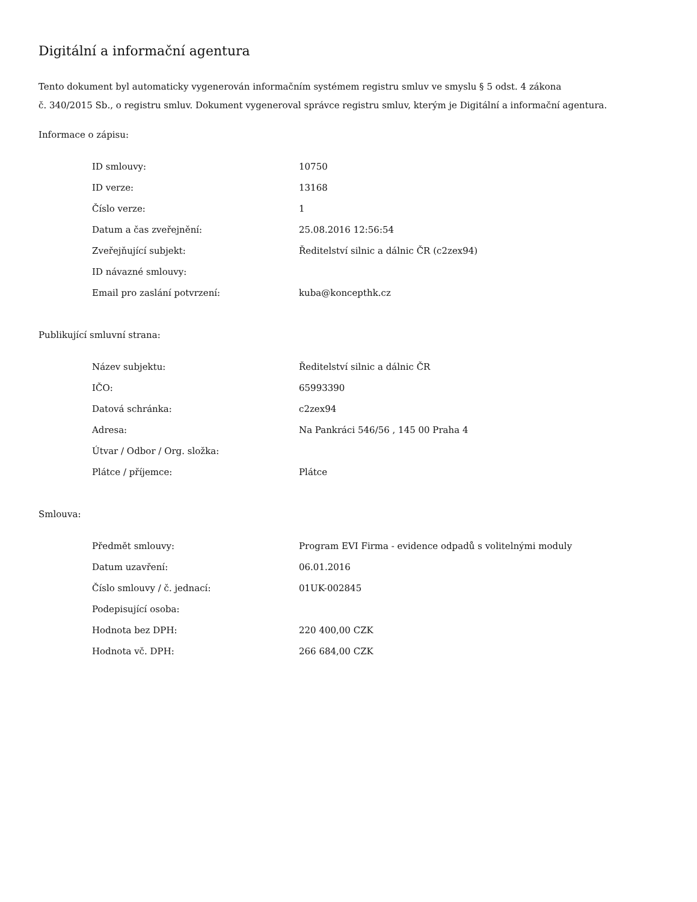Digitální a informační agentura
Tento dokument byl automaticky vygenerován informačním systémem registru smluv ve smyslu § 5 odst. 4 zákona
č. 340/2015 Sb., o registru smluv. Dokument vygeneroval správce registru smluv, kterým je Digitální a informační agentura.
Informace o zápisu:
| ID smlouvy: | 10750 |
| ID verze: | 13168 |
| Číslo verze: | 1 |
| Datum a čas zveřejnění: | 25.08.2016 12:56:54 |
| Zveřejňující subjekt: | Ředitelství silnic a dálnic ČR (c2zex94) |
| ID návazné smlouvy: | |
| Email pro zaslání potvrzení: | kuba@koncepthk.cz |
Publikující smluvní strana:
| Název subjektu: | Ředitelství silnic a dálnic ČR |
| IČO: | 65993390 |
| Datová schránka: | c2zex94 |
| Adresa: | Na Pankráci 546/56 , 145 00 Praha 4 |
| Útvar / Odbor / Org. složka: | |
| Plátce / příjemce: | Plátce |
Smlouva:
| Předmět smlouvy: | Program EVI Firma - evidence odpadů s volitelnými moduly |
| Datum uzavření: | 06.01.2016 |
| Číslo smlouvy / č. jednací: | 01UK-002845 |
| Podepisující osoba: | |
| Hodnota bez DPH: | 220 400,00 CZK |
| Hodnota vč. DPH: | 266 684,00 CZK |